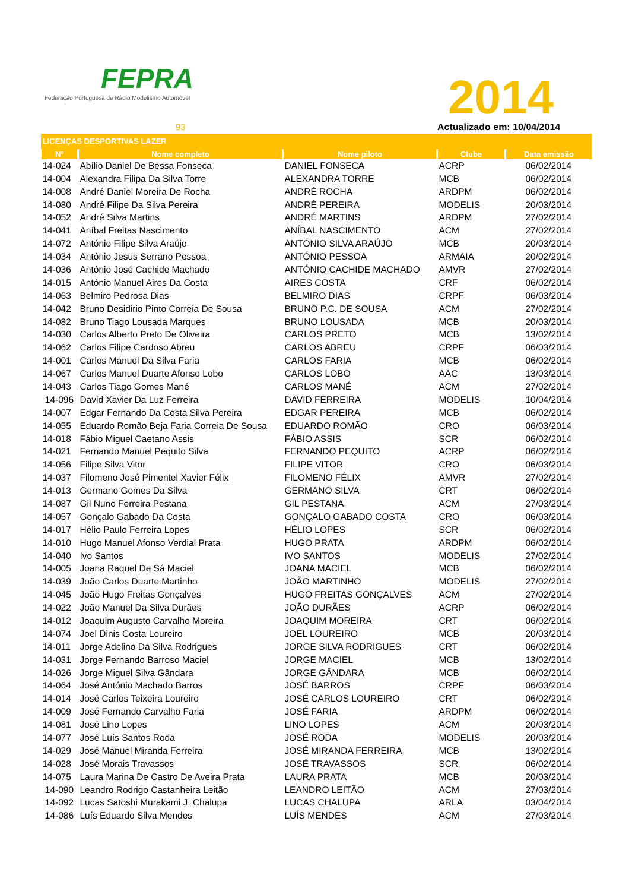FEPRA
Federação Portuguesa de Rádio Modelismo Automóvel
2014
93 Actualizado em: 10/04/2014
| LICENÇAS DESPORTIVAS LAZER | | | | |
| Nº | Nome completo | Nome piloto | Clube | Data emissão |
| 14-024 | Abílio Daniel De Bessa Fonseca | DANIEL FONSECA | ACRP | 06/02/2014 |
| 14-004 | Alexandra Filipa Da Silva Torre | ALEXANDRA TORRE | MCB | 06/02/2014 |
| 14-008 | André Daniel Moreira De Rocha | ANDRÉ ROCHA | ARDPM | 06/02/2014 |
| 14-080 | André Filipe Da Silva Pereira | ANDRÉ PEREIRA | MODELIS | 20/03/2014 |
| 14-052 | André Silva Martins | ANDRÉ MARTINS | ARDPM | 27/02/2014 |
| 14-041 | Aníbal Freitas Nascimento | ANÍBAL NASCIMENTO | ACM | 27/02/2014 |
| 14-072 | António Filipe Silva Araújo | ANTÓNIO SILVA ARAÚJO | MCB | 20/03/2014 |
| 14-034 | António Jesus Serrano Pessoa | ANTÓNIO PESSOA | ARMAIA | 20/02/2014 |
| 14-036 | António José Cachide Machado | ANTÓNIO CACHIDE MACHADO | AMVR | 27/02/2014 |
| 14-015 | António Manuel Aires Da Costa | AIRES COSTA | CRF | 06/02/2014 |
| 14-063 | Belmiro Pedrosa Dias | BELMIRO DIAS | CRPF | 06/03/2014 |
| 14-042 | Bruno Desidirio Pinto Correia De Sousa | BRUNO P.C. DE SOUSA | ACM | 27/02/2014 |
| 14-082 | Bruno Tiago Lousada Marques | BRUNO LOUSADA | MCB | 20/03/2014 |
| 14-030 | Carlos Alberto Preto De Oliveira | CARLOS PRETO | MCB | 13/02/2014 |
| 14-062 | Carlos Filipe Cardoso Abreu | CARLOS ABREU | CRPF | 06/03/2014 |
| 14-001 | Carlos Manuel Da Silva Faria | CARLOS FARIA | MCB | 06/02/2014 |
| 14-067 | Carlos Manuel Duarte Afonso Lobo | CARLOS LOBO | AAC | 13/03/2014 |
| 14-043 | Carlos Tiago Gomes Mané | CARLOS MANÉ | ACM | 27/02/2014 |
| 14-096 | David Xavier Da Luz Ferreira | DAVID FERREIRA | MODELIS | 10/04/2014 |
| 14-007 | Edgar Fernando Da Costa Silva Pereira | EDGAR PEREIRA | MCB | 06/02/2014 |
| 14-055 | Eduardo Romão Beja Faria Correia De Sousa | EDUARDO ROMÃO | CRO | 06/03/2014 |
| 14-018 | Fábio Miguel Caetano Assis | FÁBIO ASSIS | SCR | 06/02/2014 |
| 14-021 | Fernando Manuel Pequito Silva | FERNANDO PEQUITO | ACRP | 06/02/2014 |
| 14-056 | Filipe Silva Vitor | FILIPE VITOR | CRO | 06/03/2014 |
| 14-037 | Filomeno José Pimentel Xavier Félix | FILOMENO FÉLIX | AMVR | 27/02/2014 |
| 14-013 | Germano Gomes Da Silva | GERMANO SILVA | CRT | 06/02/2014 |
| 14-087 | Gil Nuno Ferreira Pestana | GIL PESTANA | ACM | 27/03/2014 |
| 14-057 | Gonçalo Gabado Da Costa | GONÇALO GABADO COSTA | CRO | 06/03/2014 |
| 14-017 | Hélio Paulo Ferreira Lopes | HÉLIO LOPES | SCR | 06/02/2014 |
| 14-010 | Hugo Manuel Afonso Verdial Prata | HUGO PRATA | ARDPM | 06/02/2014 |
| 14-040 | Ivo Santos | IVO SANTOS | MODELIS | 27/02/2014 |
| 14-005 | Joana Raquel De Sá Maciel | JOANA MACIEL | MCB | 06/02/2014 |
| 14-039 | João Carlos Duarte Martinho | JOÃO MARTINHO | MODELIS | 27/02/2014 |
| 14-045 | João Hugo Freitas Gonçalves | HUGO FREITAS GONÇALVES | ACM | 27/02/2014 |
| 14-022 | João Manuel Da Silva Durães | JOÃO DURÃES | ACRP | 06/02/2014 |
| 14-012 | Joaquim Augusto Carvalho Moreira | JOAQUIM MOREIRA | CRT | 06/02/2014 |
| 14-074 | Joel Dinis Costa Loureiro | JOEL LOUREIRO | MCB | 20/03/2014 |
| 14-011 | Jorge Adelino Da Silva Rodrigues | JORGE SILVA RODRIGUES | CRT | 06/02/2014 |
| 14-031 | Jorge Fernando Barroso Maciel | JORGE MACIEL | MCB | 13/02/2014 |
| 14-026 | Jorge Miguel Silva Gândara | JORGE GÂNDARA | MCB | 06/02/2014 |
| 14-064 | José António Machado Barros | JOSÉ BARROS | CRPF | 06/03/2014 |
| 14-014 | José Carlos Teixeira Loureiro | JOSÉ CARLOS LOUREIRO | CRT | 06/02/2014 |
| 14-009 | José Fernando Carvalho Faria | JOSÉ FARIA | ARDPM | 06/02/2014 |
| 14-081 | José Lino Lopes | LINO LOPES | ACM | 20/03/2014 |
| 14-077 | José Luís Santos Roda | JOSÉ RODA | MODELIS | 20/03/2014 |
| 14-029 | José Manuel Miranda Ferreira | JOSÉ MIRANDA FERREIRA | MCB | 13/02/2014 |
| 14-028 | José Morais Travassos | JOSÉ TRAVASSOS | SCR | 06/02/2014 |
| 14-075 | Laura Marina De Castro De Aveira Prata | LAURA PRATA | MCB | 20/03/2014 |
| 14-090 | Leandro Rodrigo Castanheira Leitão | LEANDRO LEITÃO | ACM | 27/03/2014 |
| 14-092 | Lucas Satoshi Murakami J. Chalupa | LUCAS CHALUPA | ARLA | 03/04/2014 |
| 14-086 | Luís Eduardo Silva Mendes | LUÍS MENDES | ACM | 27/03/2014 |